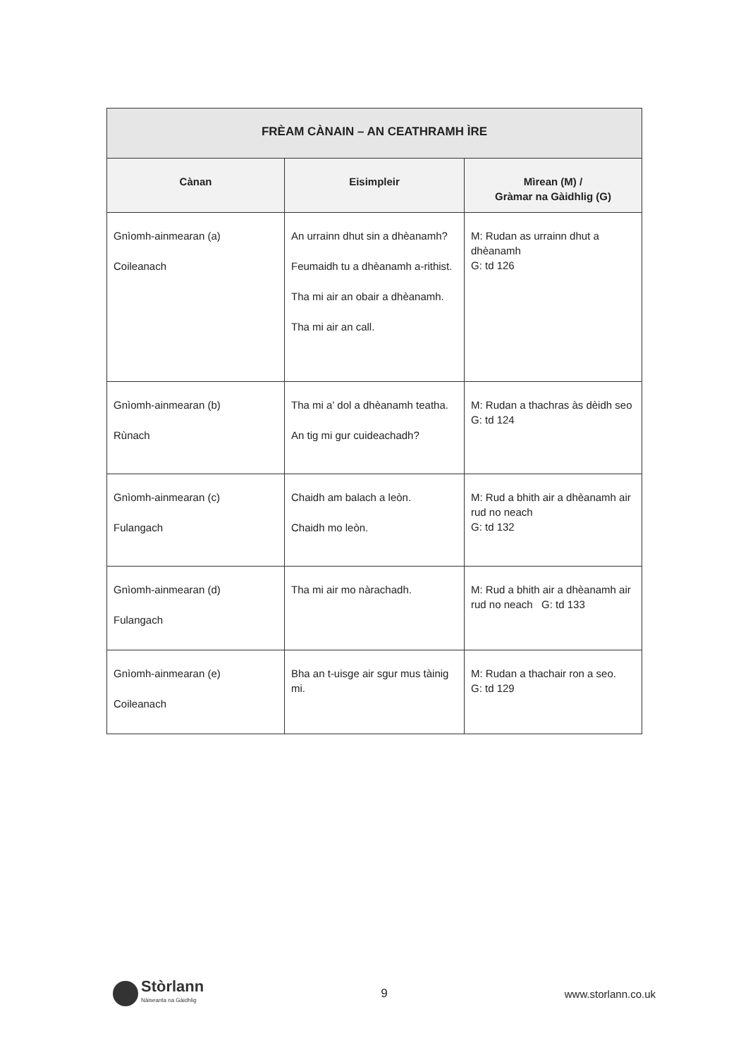| FRÈAM CÀNAIN – AN CEATHRAMH ÌRE | | |
| --- | --- | --- |
| Cànan | Eisimpleir | Mìrean (M) / Gràmar na Gàidhlig (G) |
| Gnìomh-ainmearan (a) Coileanach | An urrainn dhut sin a dhèanamh? Feumaidh tu a dhèanamh a-rithist. Tha mi air an obair a dhèanamh. Tha mi air an call. | M: Rudan as urrainn dhut a dhèanamh G: td 126 |
| Gnìomh-ainmearan (b) Rùnach | Tha mi a’ dol a dhèanamh teatha. An tig mi gur cuideachadh? | M: Rudan a thachras às dèidh seo G: td 124 |
| Gnìomh-ainmearan (c) Fulangach | Chaidh am balach a leòn. Chaidh mo leòn. | M: Rud a bhith air a dhèanamh air rud no neach G: td 132 |
| Gnìomh-ainmearan (d) Fulangach | Tha mi air mo nàrachadh. | M: Rud a bhith air a dhèanamh air rud no neach G: td 133 |
| Gnìomh-ainmearan (e) Coileanach | Bha an t-uisge air sgur mus tàinig mi. | M: Rudan a thachair ron a seo. G: td 129 |
Stòrlann
Nàiseanta na Gàidhlig
9 www.storlann.co.uk